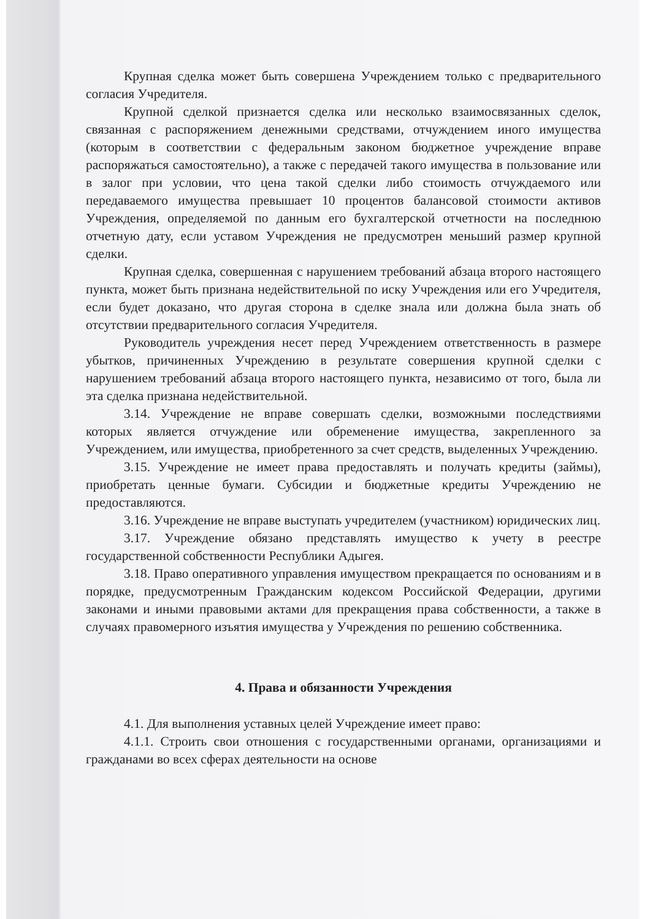Крупная сделка может быть совершена Учреждением только с предварительного согласия Учредителя.
Крупной сделкой признается сделка или несколько взаимосвязанных сделок, связанная с распоряжением денежными средствами, отчуждением иного имущества (которым в соответствии с федеральным законом бюджетное учреждение вправе распоряжаться самостоятельно), а также с передачей такого имущества в пользование или в залог при условии, что цена такой сделки либо стоимость отчуждаемого или передаваемого имущества превышает 10 процентов балансовой стоимости активов Учреждения, определяемой по данным его бухгалтерской отчетности на последнюю отчетную дату, если уставом Учреждения не предусмотрен меньший размер крупной сделки.
Крупная сделка, совершенная с нарушением требований абзаца второго настоящего пункта, может быть признана недействительной по иску Учреждения или его Учредителя, если будет доказано, что другая сторона в сделке знала или должна была знать об отсутствии предварительного согласия Учредителя.
Руководитель учреждения несет перед Учреждением ответственность в размере убытков, причиненных Учреждению в результате совершения крупной сделки с нарушением требований абзаца второго настоящего пункта, независимо от того, была ли эта сделка признана недействительной.
3.14. Учреждение не вправе совершать сделки, возможными последствиями которых является отчуждение или обременение имущества, закрепленного за Учреждением, или имущества, приобретенного за счет средств, выделенных Учреждению.
3.15. Учреждение не имеет права предоставлять и получать кредиты (займы), приобретать ценные бумаги. Субсидии и бюджетные кредиты Учреждению не предоставляются.
3.16. Учреждение не вправе выступать учредителем (участником) юридических лиц.
3.17. Учреждение обязано представлять имущество к учету в реестре государственной собственности Республики Адыгея.
3.18. Право оперативного управления имуществом прекращается по основаниям и в порядке, предусмотренным Гражданским кодексом Российской Федерации, другими законами и иными правовыми актами для прекращения права собственности, а также в случаях правомерного изъятия имущества у Учреждения по решению собственника.
4. Права и обязанности Учреждения
4.1. Для выполнения уставных целей Учреждение имеет право:
4.1.1. Строить свои отношения с государственными органами, организациями и гражданами во всех сферах деятельности на основе